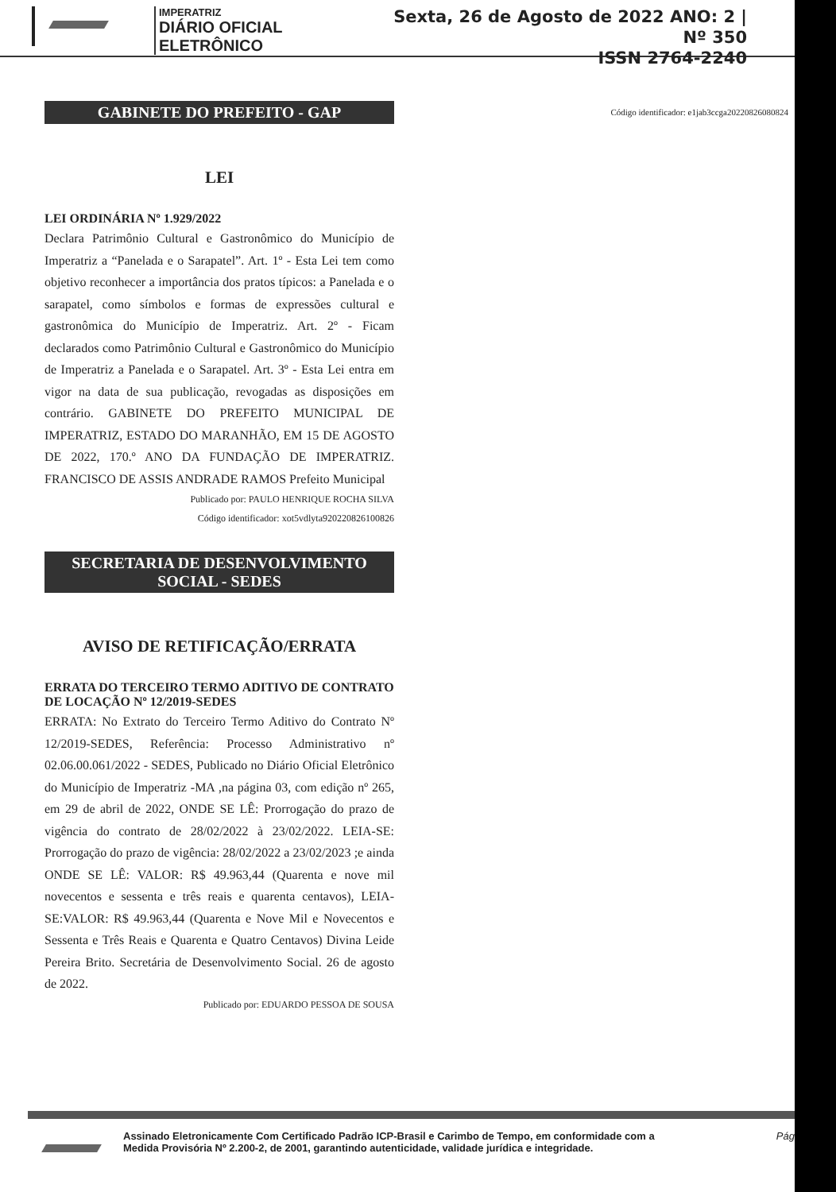IMPERATRIZ
DIÁRIO OFICIAL ELETRÔNICO
Sexta, 26 de Agosto de 2022 ANO: 2 | Nº 350
ISSN 2764-2240
GABINETE DO PREFEITO - GAP
LEI
LEI ORDINÁRIA Nº 1.929/2022
Declara Patrimônio Cultural e Gastronômico do Município de Imperatriz a “Panelada e o Sarapatel”. Art. 1º - Esta Lei tem como objetivo reconhecer a importância dos pratos típicos: a Panelada e o sarapatel, como símbolos e formas de expressões cultural e gastronômica do Município de Imperatriz. Art. 2º - Ficam declarados como Patrimônio Cultural e Gastronômico do Município de Imperatriz a Panelada e o Sarapatel. Art. 3º - Esta Lei entra em vigor na data de sua publicação, revogadas as disposições em contrário. GABINETE DO PREFEITO MUNICIPAL DE IMPERATRIZ, ESTADO DO MARANHÃO, EM 15 DE AGOSTO DE 2022, 170.º ANO DA FUNDAÇÃO DE IMPERATRIZ. FRANCISCO DE ASSIS ANDRADE RAMOS Prefeito Municipal
Publicado por: PAULO HENRIQUE ROCHA SILVA
Código identificador: xot5vdlyta920220826100826
SECRETARIA DE DESENVOLVIMENTO
SOCIAL - SEDES
AVISO DE RETIFICAÇÃO/ERRATA
ERRATA DO TERCEIRO TERMO ADITIVO DE CONTRATO DE LOCAÇÃO Nº 12/2019-SEDES
ERRATA: No Extrato do Terceiro Termo Aditivo do Contrato Nº 12/2019-SEDES, Referência: Processo Administrativo nº 02.06.00.061/2022 - SEDES, Publicado no Diário Oficial Eletrônico do Município de Imperatriz -MA ,na página 03, com edição nº 265, em 29 de abril de 2022, ONDE SE LÊ: Prorrogação do prazo de vigência do contrato de 28/02/2022 à 23/02/2022. LEIA-SE: Prorrogação do prazo de vigência: 28/02/2022 a 23/02/2023 ;e ainda ONDE SE LÊ: VALOR: R$ 49.963,44 (Quarenta e nove mil novecentos e sessenta e três reais e quarenta centavos), LEIA- SE:VALOR: R$ 49.963,44 (Quarenta e Nove Mil e Novecentos e Sessenta e Três Reais e Quarenta e Quatro Centavos) Divina Leide Pereira Brito. Secretária de Desenvolvimento Social. 26 de agosto de 2022.
Publicado por: EDUARDO PESSOA DE SOUSA
Código identificador: e1jab3ccga20220826080824
Assinado Eletronicamente Com Certificado Padrão ICP-Brasil e Carimbo de Tempo, em conformidade com a
Medida Provisória Nº 2.200-2, de 2001, garantindo autenticidade, validade jurídica e integridade.
Pág